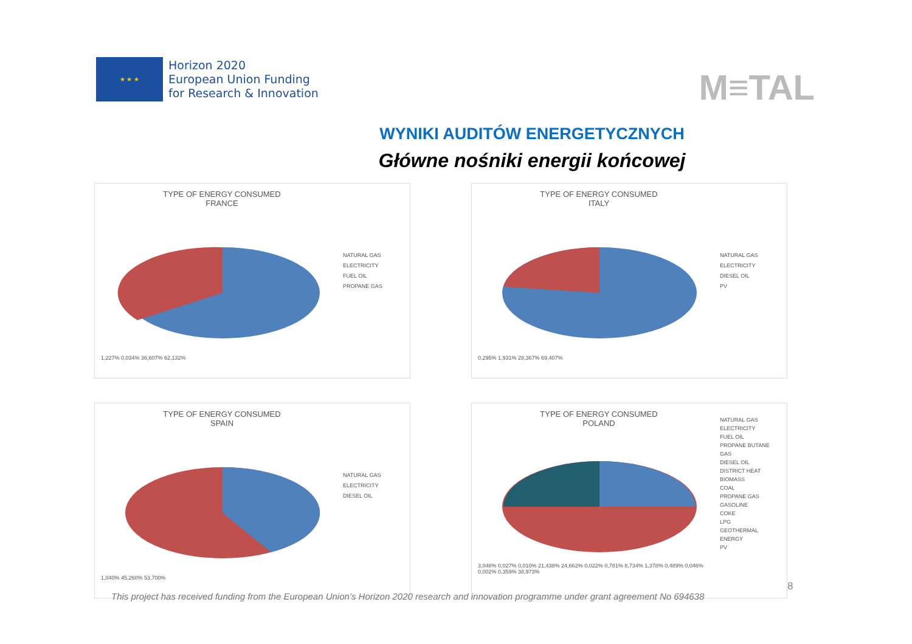★ ★ ★
Horizon 2020
European Union Funding
for Research & Innovation
M≡TAL
WYNIKI AUDITÓW ENERGETYCZNYCH
Główne nośniki energii końcowej
TYPE OF ENERGY CONSUMED
FRANCE
1,227% 0,034% 36,607% 62,132%
NATURAL GAS
ELECTRICITY
FUEL OIL
PROPANE GAS
TYPE OF ENERGY CONSUMED
ITALY
0,295% 1,931% 28,367% 69,407%
NATURAL GAS
ELECTRICITY
DIESEL OIL
PV
TYPE OF ENERGY CONSUMED
SPAIN
1,040% 45,260% 53,700%
NATURAL GAS
ELECTRICITY
DIESEL OIL
TYPE OF ENERGY CONSUMED
POLAND
3,048% 0,027% 0,010% 21,438% 24,662% 0,022% 0,781% 8,734% 1,378% 0,489% 0,046% 0,002% 0,359% 38,973%
NATURAL GAS
ELECTRICITY
FUEL OIL
PROPANE BUTANE GAS
DIESEL OIL
DISTRICT HEAT
BIOMASS
COAL
PROPANE GAS
GASOLINE
COKE
LPG
GEOTHERMAL ENERGY
PV
8
This project has received funding from the European Union’s Horizon 2020 research and innovation programme under grant agreement No 694638